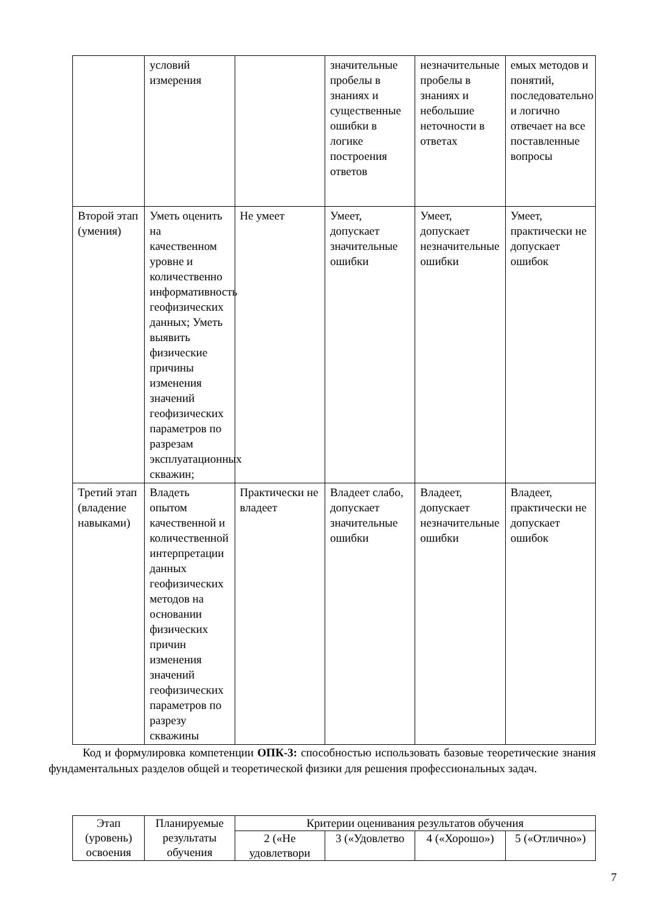| | условий измерения | | значительные пробелы в знаниях и существенные ошибки в логике построения ответов | незначительные пробелы в знаниях и небольшие неточности в ответах | емых методов и понятий, последовательно и логично отвечает на все поставленные вопросы |
| Второй этап (умения) | Уметь оценить на качественном уровне и количественно информативность геофизических данных; Уметь выявить физические причины изменения значений геофизических параметров по разрезам эксплуатационных скважин; | Не умеет | Умеет, допускает значительные ошибки | Умеет, допускает незначительные ошибки | Умеет, практически не допускает ошибок |
| Третий этап (владение навыками) | Владеть опытом качественной и количественной интерпретации данных геофизических методов на основании физических причин изменения значений геофизических параметров по разрезу скважины | Практически не владеет | Владеет слабо, допускает значительные ошибки | Владеет, допускает незначительные ошибки | Владеет, практически не допускает ошибок |
Код и формулировка компетенции ОПК-3: способностью использовать базовые теоретические знания фундаментальных разделов общей и теоретической физики для решения профессиональных задач.
| Этап (уровень) освоения | Планируемые результаты обучения | Критерии оценивания результатов обучения | | | |
| --- | --- | --- | --- | --- | --- |
| | | 2 («Не удовлетвори | 3 («Удовлетво | 4 («Хорошо») | 5 («Отлично») |
7